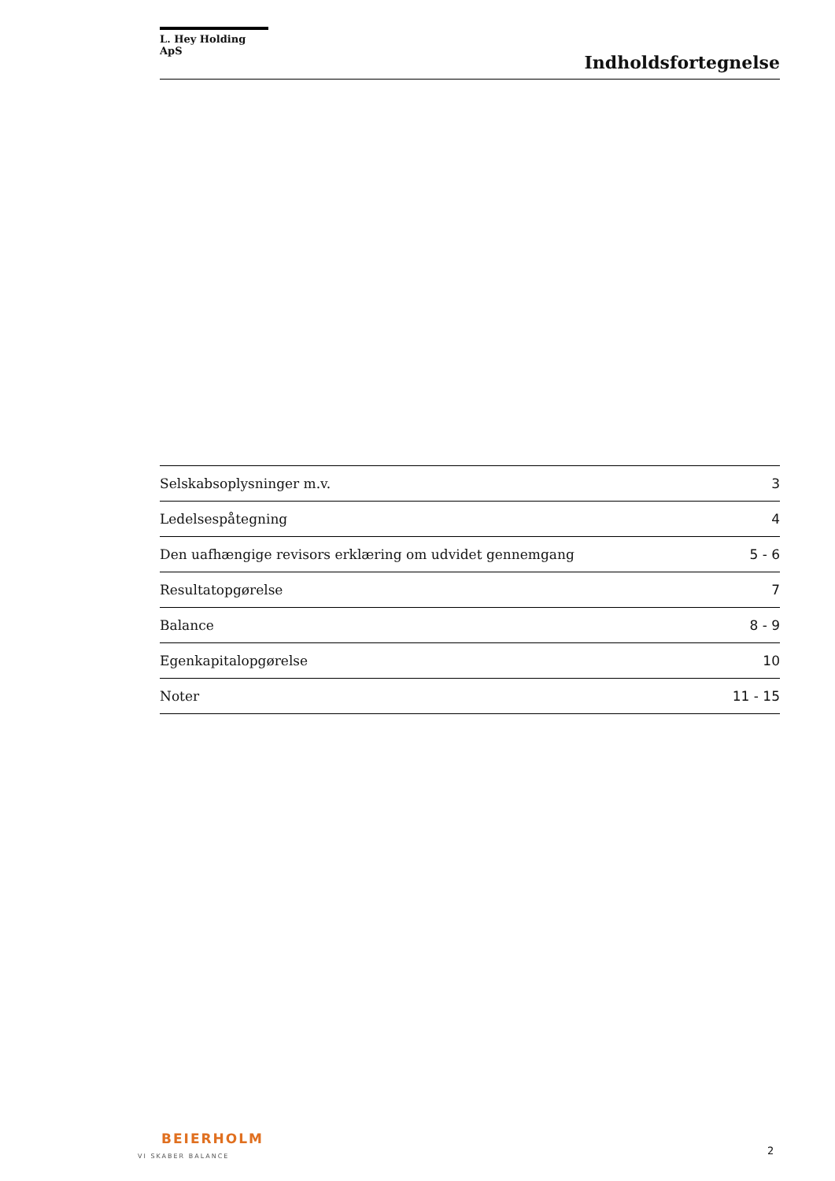L. Hey Holding ApS
Indholdsfortegnelse
| Selskabsoplysninger m.v. | 3 |
| Ledelsespåtegning | 4 |
| Den uafhængige revisors erklæring om udvidet gennemgang | 5 - 6 |
| Resultatopgørelse | 7 |
| Balance | 8 - 9 |
| Egenkapitalopgørelse | 10 |
| Noter | 11 - 15 |
BEIERHOLM
VI SKABER BALANCE
2